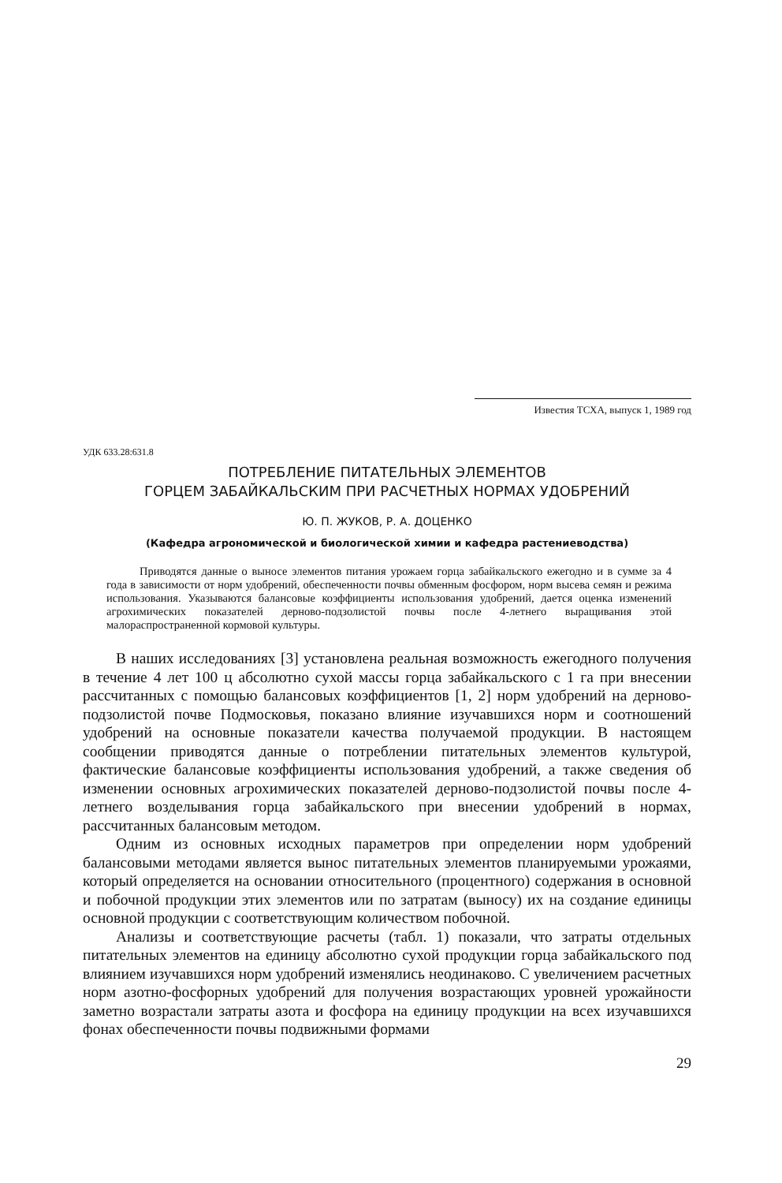Известия ТСХА, выпуск 1, 1989 год
УДК 633.28:631.8
ПОТРЕБЛЕНИЕ ПИТАТЕЛЬНЫХ ЭЛЕМЕНТОВ
ГОРЦЕМ ЗАБАЙКАЛЬСКИМ ПРИ РАСЧЕТНЫХ НОРМАХ УДОБРЕНИЙ
Ю. П. ЖУКОВ, Р. А. ДОЦЕНКО
(Кафедра агрономической и биологической химии и кафедра растениеводства)
Приводятся данные о выносе элементов питания урожаем горца забайкальского ежегодно и в сумме за 4 года в зависимости от норм удобрений, обеспеченности почвы обменным фосфором, норм высева семян и режима использования. Указываются балансовые коэффициенты использования удобрений, дается оценка изменений агрохимических показателей дерново-подзолистой почвы после 4-летнего выращивания этой малораспространенной кормовой культуры.
В наших исследованиях [3] установлена реальная возможность ежегодного получения в течение 4 лет 100 ц абсолютно сухой массы горца забайкальского с 1 га при внесении рассчитанных с помощью балансовых коэффициентов [1, 2] норм удобрений на дерново-подзолистой почве Подмосковья, показано влияние изучавшихся норм и соотношений удобрений на основные показатели качества получаемой продукции. В настоящем сообщении приводятся данные о потреблении питательных элементов культурой, фактические балансовые коэффициенты использования удобрений, а также сведения об изменении основных агрохимических показателей дерново-подзолистой почвы после 4-летнего возделывания горца забайкальского при внесении удобрений в нормах, рассчитанных балансовым методом.
Одним из основных исходных параметров при определении норм удобрений балансовыми методами является вынос питательных элементов планируемыми урожаями, который определяется на основании относительного (процентного) содержания в основной и побочной продукции этих элементов или по затратам (выносу) их на создание единицы основной продукции с соответствующим количеством побочной.
Анализы и соответствующие расчеты (табл. 1) показали, что затраты отдельных питательных элементов на единицу абсолютно сухой продукции горца забайкальского под влиянием изучавшихся норм удобрений изменялись неодинаково. С увеличением расчетных норм азотно-фосфорных удобрений для получения возрастающих уровней урожайности заметно возрастали затраты азота и фосфора на единицу продукции на всех изучавшихся фонах обеспеченности почвы подвижными формами
29